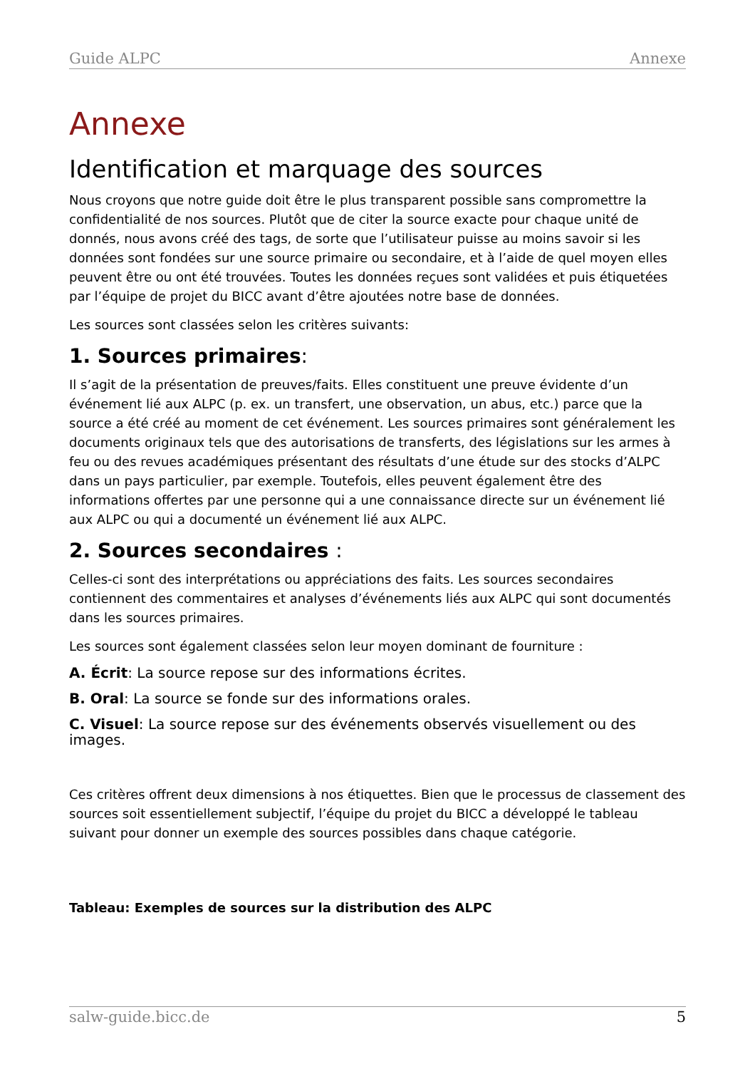Guide ALPC Annexe
Annexe
Identification et marquage des sources
Nous croyons que notre guide doit être le plus transparent possible sans compromettre la confidentialité de nos sources. Plutôt que de citer la source exacte pour chaque unité de donnés, nous avons créé des tags, de sorte que l’utilisateur puisse au moins savoir si les données sont fondées sur une source primaire ou secondaire, et à l’aide de quel moyen elles peuvent être ou ont été trouvées. Toutes les données reçues sont validées et puis étiquetées par l’équipe de projet du BICC avant d’être ajoutées notre base de données.
Les sources sont classées selon les critères suivants:
1. Sources primaires:
Il s’agit de la présentation de preuves/faits. Elles constituent une preuve évidente d’un événement lié aux ALPC (p. ex. un transfert, une observation, un abus, etc.) parce que la source a été créé au moment de cet événement. Les sources primaires sont généralement les documents originaux tels que des autorisations de transferts, des législations sur les armes à feu ou des revues académiques présentant des résultats d’une étude sur des stocks d’ALPC dans un pays particulier, par exemple. Toutefois, elles peuvent également être des informations offertes par une personne qui a une connaissance directe sur un événement lié aux ALPC ou qui a documenté un événement lié aux ALPC.
2. Sources secondaires :
Celles-ci sont des interprétations ou appréciations des faits. Les sources secondaires contiennent des commentaires et analyses d’événements liés aux ALPC qui sont documentés dans les sources primaires.
Les sources sont également classées selon leur moyen dominant de fourniture :
A. Écrit: La source repose sur des informations écrites.
B. Oral: La source se fonde sur des informations orales.
C. Visuel: La source repose sur des événements observés visuellement ou des images.
Ces critères offrent deux dimensions à nos étiquettes. Bien que le processus de classement des sources soit essentiellement subjectif, l’équipe du projet du BICC a développé le tableau suivant pour donner un exemple des sources possibles dans chaque catégorie.
Tableau: Exemples de sources sur la distribution des ALPC
salw-guide.bicc.de 5